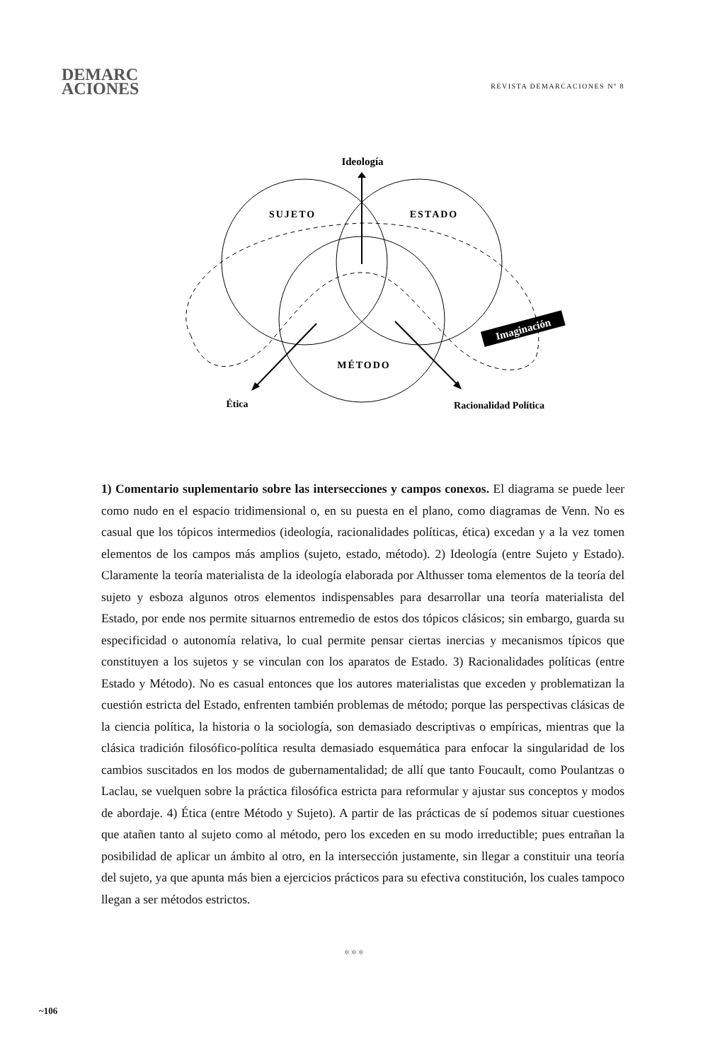DEMARC
ACIONES
REVISTA DEMARCACIONES Nº 8
Ideología
SUJETO
ESTADO
MÉTODO
Ética
Racionalidad Política
Imaginación
1) Comentario suplementario sobre las intersecciones y campos conexos. El diagrama se puede leer como nudo en el espacio tridimensional o, en su puesta en el plano, como diagramas de Venn. No es casual que los tópicos intermedios (ideología, racionalidades políticas, ética) excedan y a la vez tomen elementos de los campos más amplios (sujeto, estado, método). 2) Ideología (entre Sujeto y Estado). Claramente la teoría materialista de la ideología elaborada por Althusser toma elementos de la teoría del sujeto y esboza algunos otros elementos indispensables para desarrollar una teoría materialista del Estado, por ende nos permite situarnos entremedio de estos dos tópicos clásicos; sin embargo, guarda su especificidad o autonomía relativa, lo cual permite pensar ciertas inercias y mecanismos típicos que constituyen a los sujetos y se vinculan con los aparatos de Estado. 3) Racionalidades políticas (entre Estado y Método). No es casual entonces que los autores materialistas que exceden y problematizan la cuestión estricta del Estado, enfrenten también problemas de método; porque las perspectivas clásicas de la ciencia política, la historia o la sociología, son demasiado descriptivas o empíricas, mientras que la clásica tradición filosófico-política resulta demasiado esquemática para enfocar la singularidad de los cambios suscitados en los modos de gubernamentalidad; de allí que tanto Foucault, como Poulantzas o Laclau, se vuelquen sobre la práctica filosófica estricta para reformular y ajustar sus conceptos y modos de abordaje. 4) Ética (entre Método y Sujeto). A partir de las prácticas de sí podemos situar cuestiones que atañen tanto al sujeto como al método, pero los exceden en su modo irreductible; pues entrañan la posibilidad de aplicar un ámbito al otro, en la intersección justamente, sin llegar a constituir una teoría del sujeto, ya que apunta más bien a ejercicios prácticos para su efectiva constitución, los cuales tampoco llegan a ser métodos estrictos.
✲ ✲ ✲
~106